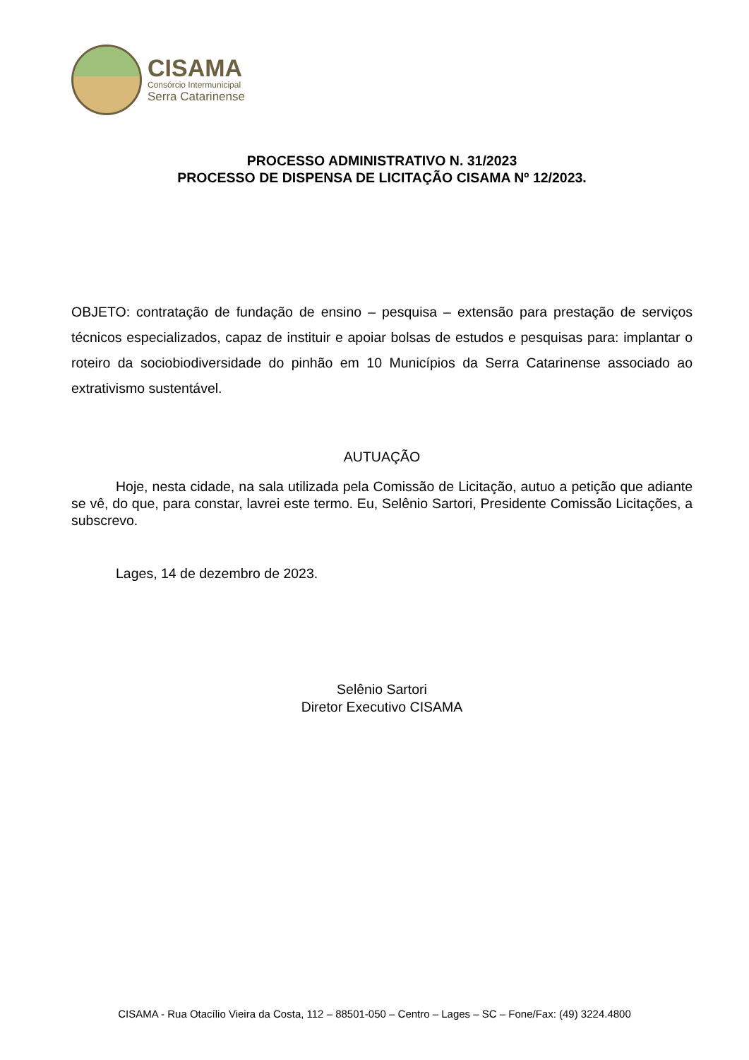CISAMA
Consórcio Intermunicipal
Serra Catarinense
PROCESSO ADMINISTRATIVO N. 31/2023
PROCESSO DE DISPENSA DE LICITAÇÃO CISAMA Nº 12/2023.
OBJETO: contratação de fundação de ensino – pesquisa – extensão para prestação de serviços técnicos especializados, capaz de instituir e apoiar bolsas de estudos e pesquisas para: implantar o roteiro da sociobiodiversidade do pinhão em 10 Municípios da Serra Catarinense associado ao extrativismo sustentável.
AUTUAÇÃO
Hoje, nesta cidade, na sala utilizada pela Comissão de Licitação, autuo a petição que adiante se vê, do que, para constar, lavrei este termo. Eu, Selênio Sartori, Presidente Comissão Licitações, a subscrevo.
Lages, 14 de dezembro de 2023.
Selênio Sartori
Diretor Executivo CISAMA
CISAMA - Rua Otacílio Vieira da Costa, 112 – 88501-050 – Centro – Lages – SC – Fone/Fax: (49) 3224.4800